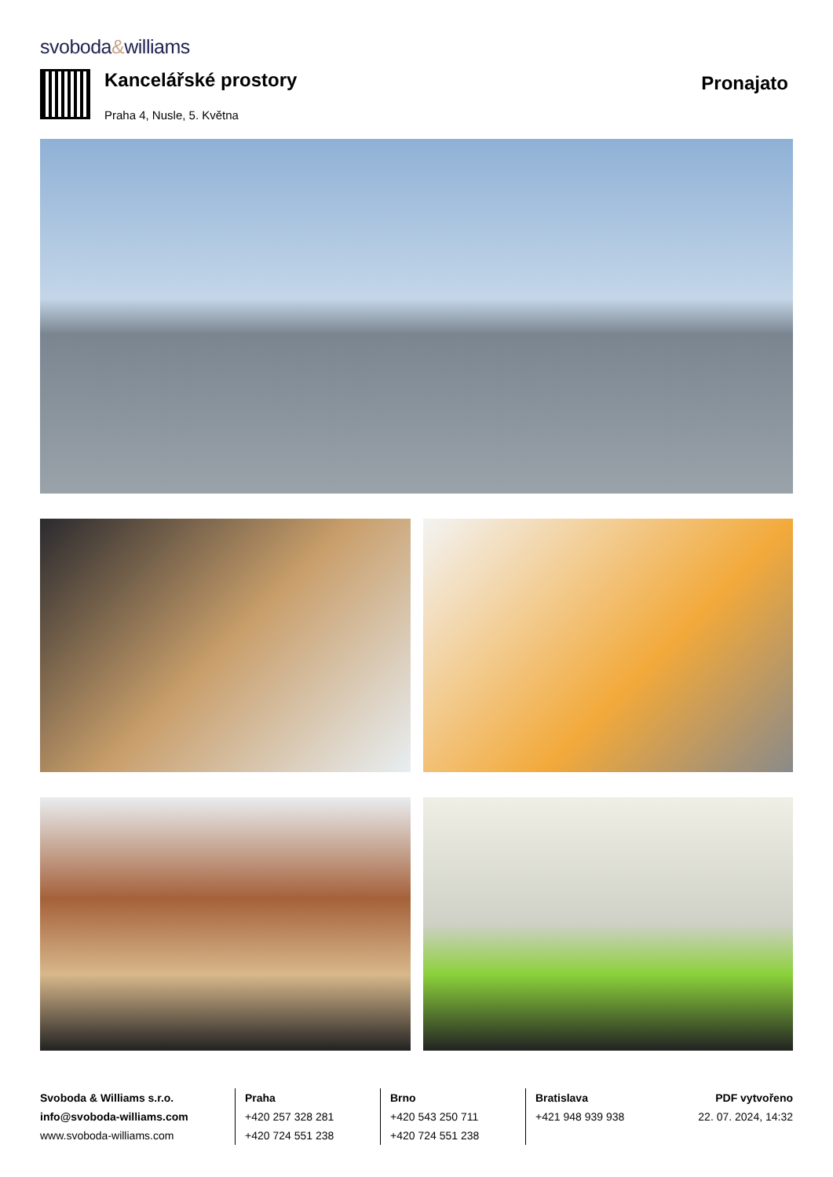svoboda&williams
Kancelářské prostory
Praha 4, Nusle, 5. Května
Pronajato
Svoboda & Williams s.r.o.
info@svoboda-williams.com
www.svoboda-williams.com
Praha
+420 257 328 281
+420 724 551 238
Brno
+420 543 250 711
+420 724 551 238
Bratislava
+421 948 939 938
PDF vytvořeno
22. 07. 2024, 14:32